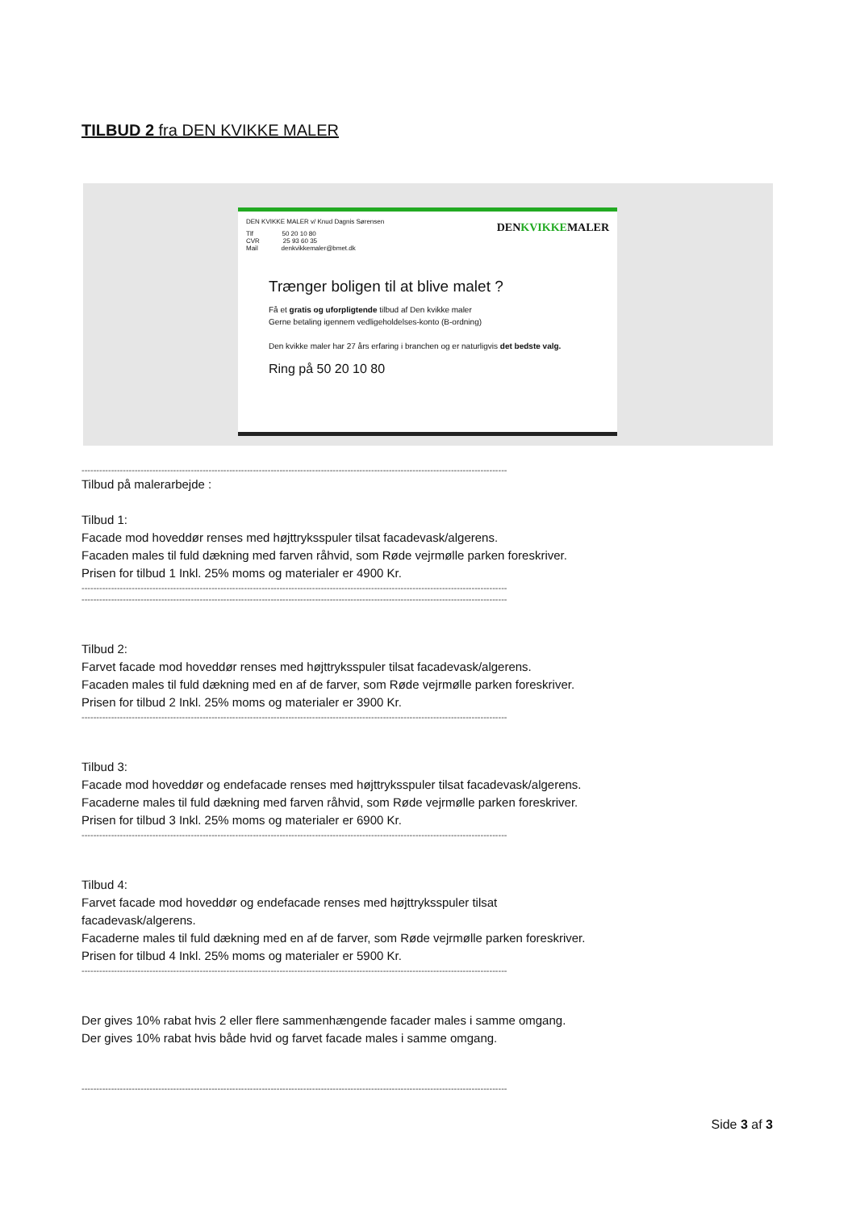TILBUD 2 fra DEN KVIKKE MALER
DENKVIKKEMALER
DEN KVIKKE MALER v/ Knud Dagnis Sørensen
Tlf 50 20 10 80
CVR 25 93 60 35
Mail denkvikkemaler@bmet.dk
Trænger boligen til at blive malet ?
Få et gratis og uforpligtende tilbud af Den kvikke maler
Gerne betaling igennem vedligeholdelses-konto (B-ordning)
Den kvikke maler har 27 års erfaring i branchen og er naturligvis det bedste valg.
Ring på 50 20 10 80
------------------------------------------------------------------------------------------------------------------------------------------------
Tilbud på malerarbejde :
Tilbud 1:
Facade mod hoveddør renses med højttryksspuler tilsat facadevask/algerens.
Facaden males til fuld dækning med farven råhvid, som Røde vejrmølle parken foreskriver.
Prisen for tilbud 1 Inkl. 25% moms og materialer er 4900 Kr.
------------------------------------------------------------------------------------------------------------------------------------------------
------------------------------------------------------------------------------------------------------------------------------------------------
Tilbud 2:
Farvet facade mod hoveddør renses med højttryksspuler tilsat facadevask/algerens.
Facaden males til fuld dækning med en af de farver, som Røde vejrmølle parken foreskriver.
Prisen for tilbud 2 Inkl. 25% moms og materialer er 3900 Kr.
------------------------------------------------------------------------------------------------------------------------------------------------
Tilbud 3:
Facade mod hoveddør og endefacade renses med højttryksspuler tilsat facadevask/algerens.
Facaderne males til fuld dækning med farven råhvid, som Røde vejrmølle parken foreskriver.
Prisen for tilbud 3 Inkl. 25% moms og materialer er 6900 Kr.
------------------------------------------------------------------------------------------------------------------------------------------------
Tilbud 4:
Farvet facade mod hoveddør og endefacade renses med højttryksspuler tilsat
facadevask/algerens.
Facaderne males til fuld dækning med en af de farver, som Røde vejrmølle parken foreskriver.
Prisen for tilbud 4 Inkl. 25% moms og materialer er 5900 Kr.
------------------------------------------------------------------------------------------------------------------------------------------------
Der gives 10% rabat hvis 2 eller flere sammenhængende facader males i samme omgang.
Der gives 10% rabat hvis både hvid og farvet facade males i samme omgang.
------------------------------------------------------------------------------------------------------------------------------------------------
Side 3 af 3